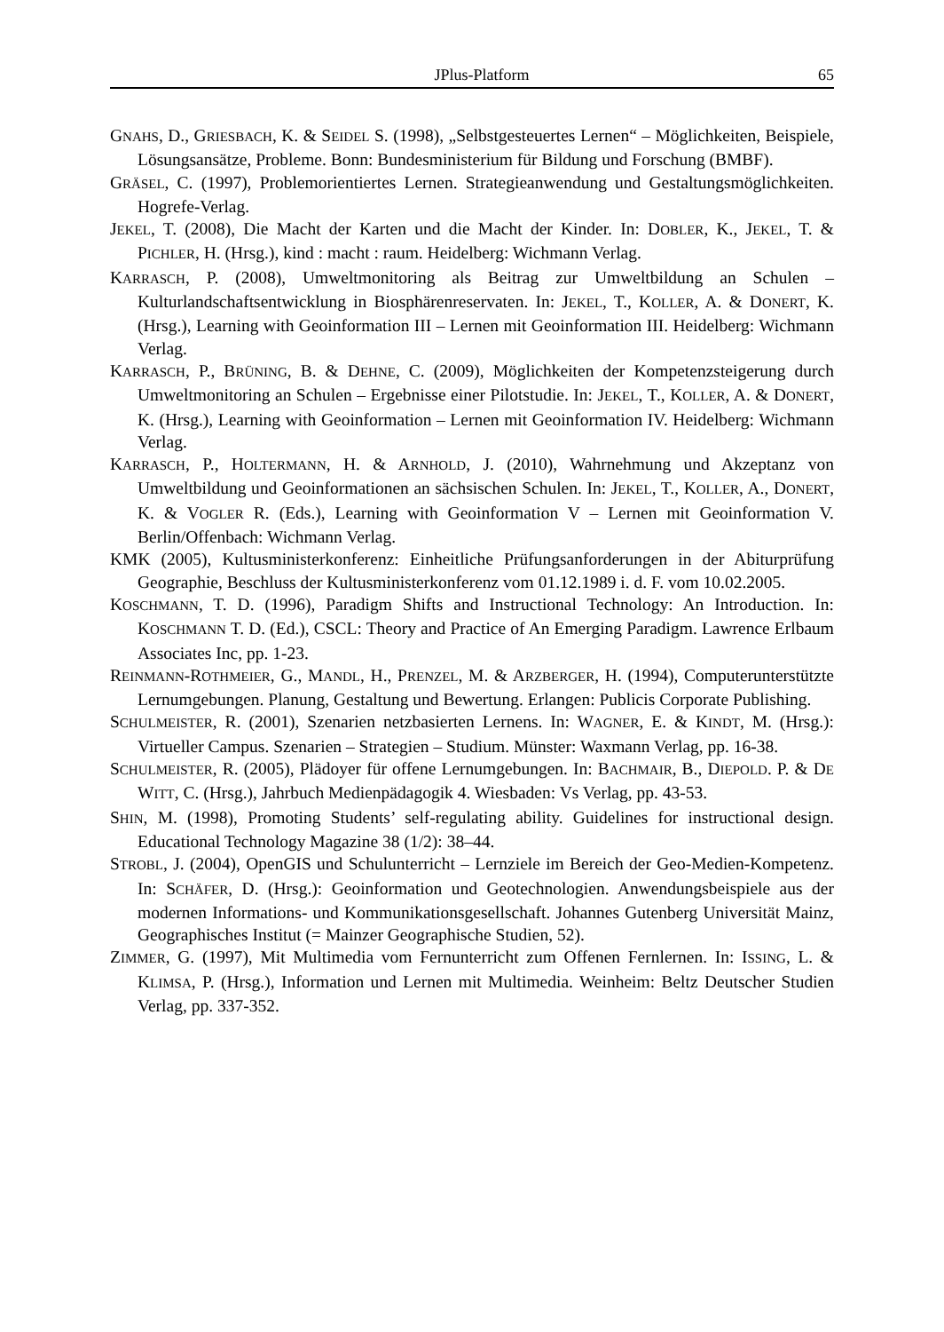JPlus-Platform 65
GNAHS, D., GRIESBACH, K. & SEIDEL S. (1998), „Selbstgesteuertes Lernen“ – Möglichkeiten, Beispiele, Lösungsansätze, Probleme. Bonn: Bundesministerium für Bildung und Forschung (BMBF).
GRÄSEL, C. (1997), Problemorientiertes Lernen. Strategieanwendung und Gestaltungsmöglichkeiten. Hogrefe-Verlag.
JEKEL, T. (2008), Die Macht der Karten und die Macht der Kinder. In: DOBLER, K., JEKEL, T. & PICHLER, H. (Hrsg.), kind : macht : raum. Heidelberg: Wichmann Verlag.
KARRASCH, P. (2008), Umweltmonitoring als Beitrag zur Umweltbildung an Schulen – Kulturlandschaftsentwicklung in Biosphärenreservaten. In: JEKEL, T., KOLLER, A. & DONERT, K. (Hrsg.), Learning with Geoinformation III – Lernen mit Geoinformation III. Heidelberg: Wichmann Verlag.
KARRASCH, P., BRÜNING, B. & DEHNE, C. (2009), Möglichkeiten der Kompetenzsteigerung durch Umweltmonitoring an Schulen – Ergebnisse einer Pilotstudie. In: JEKEL, T., KOLLER, A. & DONERT, K. (Hrsg.), Learning with Geoinformation – Lernen mit Geoinformation IV. Heidelberg: Wichmann Verlag.
KARRASCH, P., HOLTERMANN, H. & ARNHOLD, J. (2010), Wahrnehmung und Akzeptanz von Umweltbildung und Geoinformationen an sächsischen Schulen. In: JEKEL, T., KOLLER, A., DONERT, K. & VOGLER R. (Eds.), Learning with Geoinformation V – Lernen mit Geoinformation V. Berlin/Offenbach: Wichmann Verlag.
KMK (2005), Kultusministerkonferenz: Einheitliche Prüfungsanforderungen in der Abiturprüfung Geographie, Beschluss der Kultusministerkonferenz vom 01.12.1989 i. d. F. vom 10.02.2005.
KOSCHMANN, T. D. (1996), Paradigm Shifts and Instructional Technology: An Introduction. In: KOSCHMANN T. D. (Ed.), CSCL: Theory and Practice of An Emerging Paradigm. Lawrence Erlbaum Associates Inc, pp. 1-23.
REINMANN-ROTHMEIER, G., MANDL, H., PRENZEL, M. & ARZBERGER, H. (1994), Computerunterstützte Lernumgebungen. Planung, Gestaltung und Bewertung. Erlangen: Publicis Corporate Publishing.
SCHULMEISTER, R. (2001), Szenarien netzbasierten Lernens. In: WAGNER, E. & KINDT, M. (Hrsg.): Virtueller Campus. Szenarien – Strategien – Studium. Münster: Waxmann Verlag, pp. 16-38.
SCHULMEISTER, R. (2005), Plädoyer für offene Lernumgebungen. In: BACHMAIR, B., DIEPOLD. P. & DE WITT, C. (Hrsg.), Jahrbuch Medienpädagogik 4. Wiesbaden: Vs Verlag, pp. 43-53.
SHIN, M. (1998), Promoting Students’ self-regulating ability. Guidelines for instructional design. Educational Technology Magazine 38 (1/2): 38–44.
STROBL, J. (2004), OpenGIS und Schulunterricht – Lernziele im Bereich der Geo-Medien-Kompetenz. In: SCHÄFER, D. (Hrsg.): Geoinformation und Geotechnologien. Anwendungsbeispiele aus der modernen Informations- und Kommunikationsgesellschaft. Johannes Gutenberg Universität Mainz, Geographisches Institut (= Mainzer Geographische Studien, 52).
ZIMMER, G. (1997), Mit Multimedia vom Fernunterricht zum Offenen Fernlernen. In: ISSING, L. & KLIMSA, P. (Hrsg.), Information und Lernen mit Multimedia. Weinheim: Beltz Deutscher Studien Verlag, pp. 337-352.